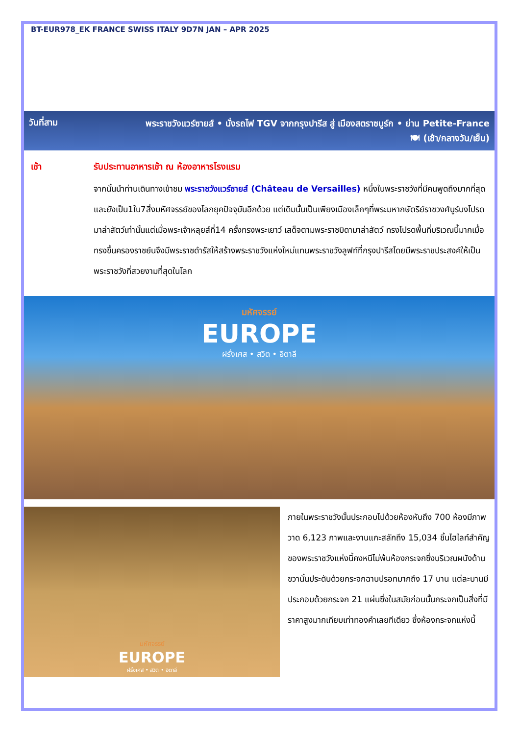BT-EUR978_EK FRANCE SWISS ITALY 9D7N JAN – APR 2025
วันที่สาม
พระราชวังแวร์ซายส์ • นั่งรถไฟ TGV จากกรุงปารีส สู่ เมืองสตราซบูร์ก • ย่าน Petite-France
🍽 (เช้า/กลางวัน/เย็น)
เช้า รับประทานอาหารเช้า ณ ห้องอาหารโรงแรม
จากนั้นนำท่านเดินทางเข้าชม พระราชวังแวร์ซายส์ (Château de Versailles) หนึ่งในพระราชวังที่มีคนพูดถึงมากที่สุด และยังเป็น1ใน7สิ่งมหัศจรรย์ของโลกยุคปัจจุบันอีกด้วย แต่เดิมนั้นเป็นเพียงเมืองเล็กๆที่พระมหากษัตริย์ราชวงศ์บูร์บงโปรดมาล่าสัตว์เท่านั้นแต่เมื่อพระเจ้าหลุยส์ที่14 ครั้งทรงพระเยาว์ เสด็จตามพระราชบิดามาล่าสัตว์ ทรงโปรดพื้นที่บริเวณนี้มากเมื่อทรงขึ้นครองราชย์นจึงมีพระราชดำรัสให้สร้างพระราชวังแห่งใหม่แทนพระราชวังลูฟท์ที่กรุงปารีสโดยมีพระราชประสงค์ให้เป็นพระราชวังที่สวยงามที่สุดในโลก
มหัศจรรย์
EUROPE
ฝรั่งเศส • สวิต • อิตาลี
มหัศจรรย์
EUROPE
ฝรั่งเศส • สวิต • อิตาลี
ภายในพระราชวังนั้นประกอบไปด้วยห้องหับถึง 700 ห้องมีภาพวาด 6,123 ภาพและงานแกะสลักถึง 15,034 ชิ้นไฮไลท์สำคัญของพระราชวังแห่งนี้คงหนีไม่พ้นห้องกระจกซึ่งบริเวณผนังด้านขวานั้นประดับด้วยกระจกฉาบปรอทมากถึง 17 บาน แต่ละบานมีประกอบด้วยกระจก 21 แผ่นซึ่งในสมัยก่อนนั้นกระจกเป็นสิ่งที่มีราคาสูงมากเทียบเท่าทองคำเลยทีเดียว ซึ่งห้องกระจกแห่งนี้